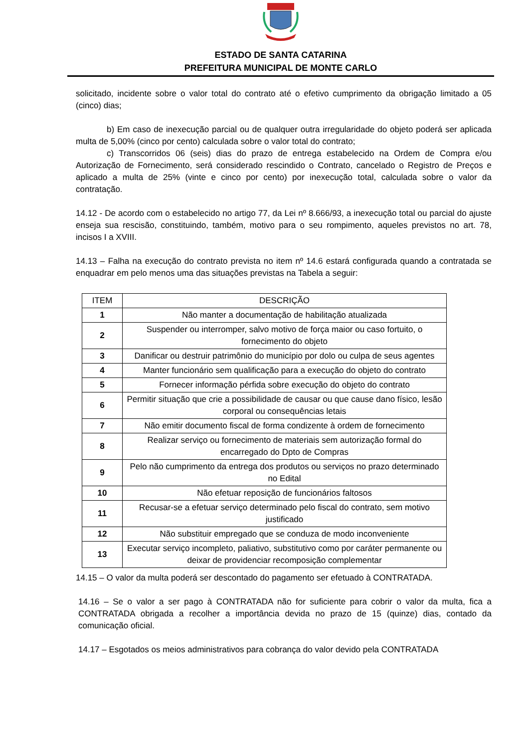ESTADO DE SANTA CATARINA
PREFEITURA MUNICIPAL DE MONTE CARLO
solicitado, incidente sobre o valor total do contrato até o efetivo cumprimento da obrigação limitado a 05 (cinco) dias;
b) Em caso de inexecução parcial ou de qualquer outra irregularidade do objeto poderá ser aplicada multa de 5,00% (cinco por cento) calculada sobre o valor total do contrato;
c) Transcorridos 06 (seis) dias do prazo de entrega estabelecido na Ordem de Compra e/ou Autorização de Fornecimento, será considerado rescindido o Contrato, cancelado o Registro de Preços e aplicado a multa de 25% (vinte e cinco por cento) por inexecução total, calculada sobre o valor da contratação.
14.12 - De acordo com o estabelecido no artigo 77, da Lei nº 8.666/93, a inexecução total ou parcial do ajuste enseja sua rescisão, constituindo, também, motivo para o seu rompimento, aqueles previstos no art. 78, incisos I a XVIII.
14.13 – Falha na execução do contrato prevista no item nº 14.6 estará configurada quando a contratada se enquadrar em pelo menos uma das situações previstas na Tabela a seguir:
| ITEM | DESCRIÇÃO |
| --- | --- |
| 1 | Não manter a documentação de habilitação atualizada |
| 2 | Suspender ou interromper, salvo motivo de força maior ou caso fortuito, o fornecimento do objeto |
| 3 | Danificar ou destruir patrimônio do município por dolo ou culpa de seus agentes |
| 4 | Manter funcionário sem qualificação para a execução do objeto do contrato |
| 5 | Fornecer informação pérfida sobre execução do objeto do contrato |
| 6 | Permitir situação que crie a possibilidade de causar ou que cause dano físico, lesão corporal ou consequências letais |
| 7 | Não emitir documento fiscal de forma condizente à ordem de fornecimento |
| 8 | Realizar serviço ou fornecimento de materiais sem autorização formal do encarregado do Dpto de Compras |
| 9 | Pelo não cumprimento da entrega dos produtos ou serviços no prazo determinado no Edital |
| 10 | Não efetuar reposição de funcionários faltosos |
| 11 | Recusar-se a efetuar serviço determinado pelo fiscal do contrato, sem motivo justificado |
| 12 | Não substituir empregado que se conduza de modo inconveniente |
| 13 | Executar serviço incompleto, paliativo, substitutivo como por caráter permanente ou deixar de providenciar recomposição complementar |
14.15 – O valor da multa poderá ser descontado do pagamento ser efetuado à CONTRATADA.
14.16 – Se o valor a ser pago à CONTRATADA não for suficiente para cobrir o valor da multa, fica a CONTRATADA obrigada a recolher a importância devida no prazo de 15 (quinze) dias, contado da comunicação oficial.
14.17 – Esgotados os meios administrativos para cobrança do valor devido pela CONTRATADA